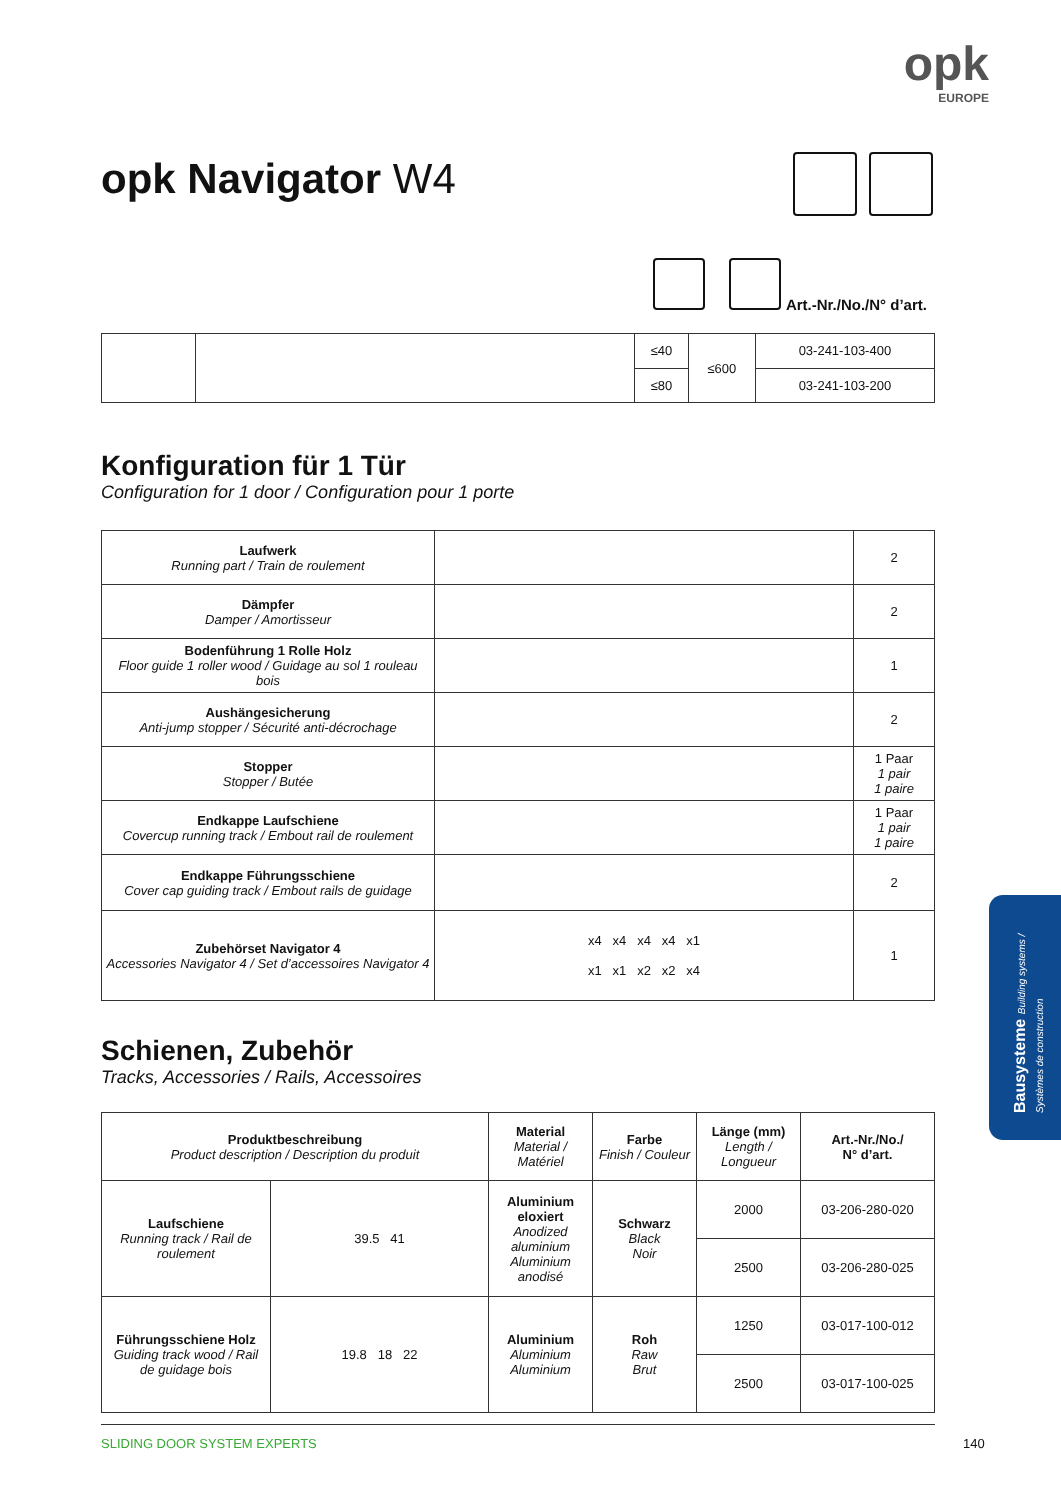opk
EUROPE
opk Navigator W4
Art.-Nr./No./N° d’art.
| | | ≤40 | ≤600 | 03-241-103-400 |
| | | ≤80 | | 03-241-103-200 |
Konfiguration für 1 Tür
Configuration for 1 door / Configuration pour 1 porte
| Laufwerk Running part / Train de roulement | | 2 |
| Dämpfer Damper / Amortisseur | | 2 |
| Bodenführung 1 Rolle Holz Floor guide 1 roller wood / Guidage au sol 1 rouleau bois | | 1 |
| Aushängesicherung Anti-jump stopper / Sécurité anti-décrochage | | 2 |
| Stopper Stopper / Butée | | 1 Paar 1 pair 1 paire |
| Endkappe Laufschiene Covercup running track / Embout rail de roulement | | 1 Paar 1 pair 1 paire |
| Endkappe Führungsschiene Cover cap guiding track / Embout rails de guidage | | 2 |
| Zubehörset Navigator 4 Accessories Navigator 4 / Set d’accessoires Navigator 4 | x4 x4 x4 x4 x1 x1 x1 x2 x2 x4 | 1 |
Schienen, Zubehör
Tracks, Accessories / Rails, Accessoires
| Produktbeschreibung Product description / Description du produit | | Material Material / Matériel | Farbe Finish / Couleur | Länge (mm) Length / Longueur | Art.-Nr./No./ N° d’art. |
| --- | --- | --- | --- | --- | --- |
| Laufschiene Running track / Rail de roulement | 39.5 41 | Aluminium eloxiert Anodized aluminium Aluminium anodisé | Schwarz Black Noir | 2000 | 03-206-280-020 |
| | | | | 2500 | 03-206-280-025 |
| Führungsschiene Holz Guiding track wood / Rail de guidage bois | 19.8 18 22 | Aluminium Aluminium Aluminium | Roh Raw Brut | 1250 | 03-017-100-012 |
| | | | | 2500 | 03-017-100-025 |
SLIDING DOOR SYSTEM EXPERTS 140
Bausysteme Building systems / Systèmes de construction